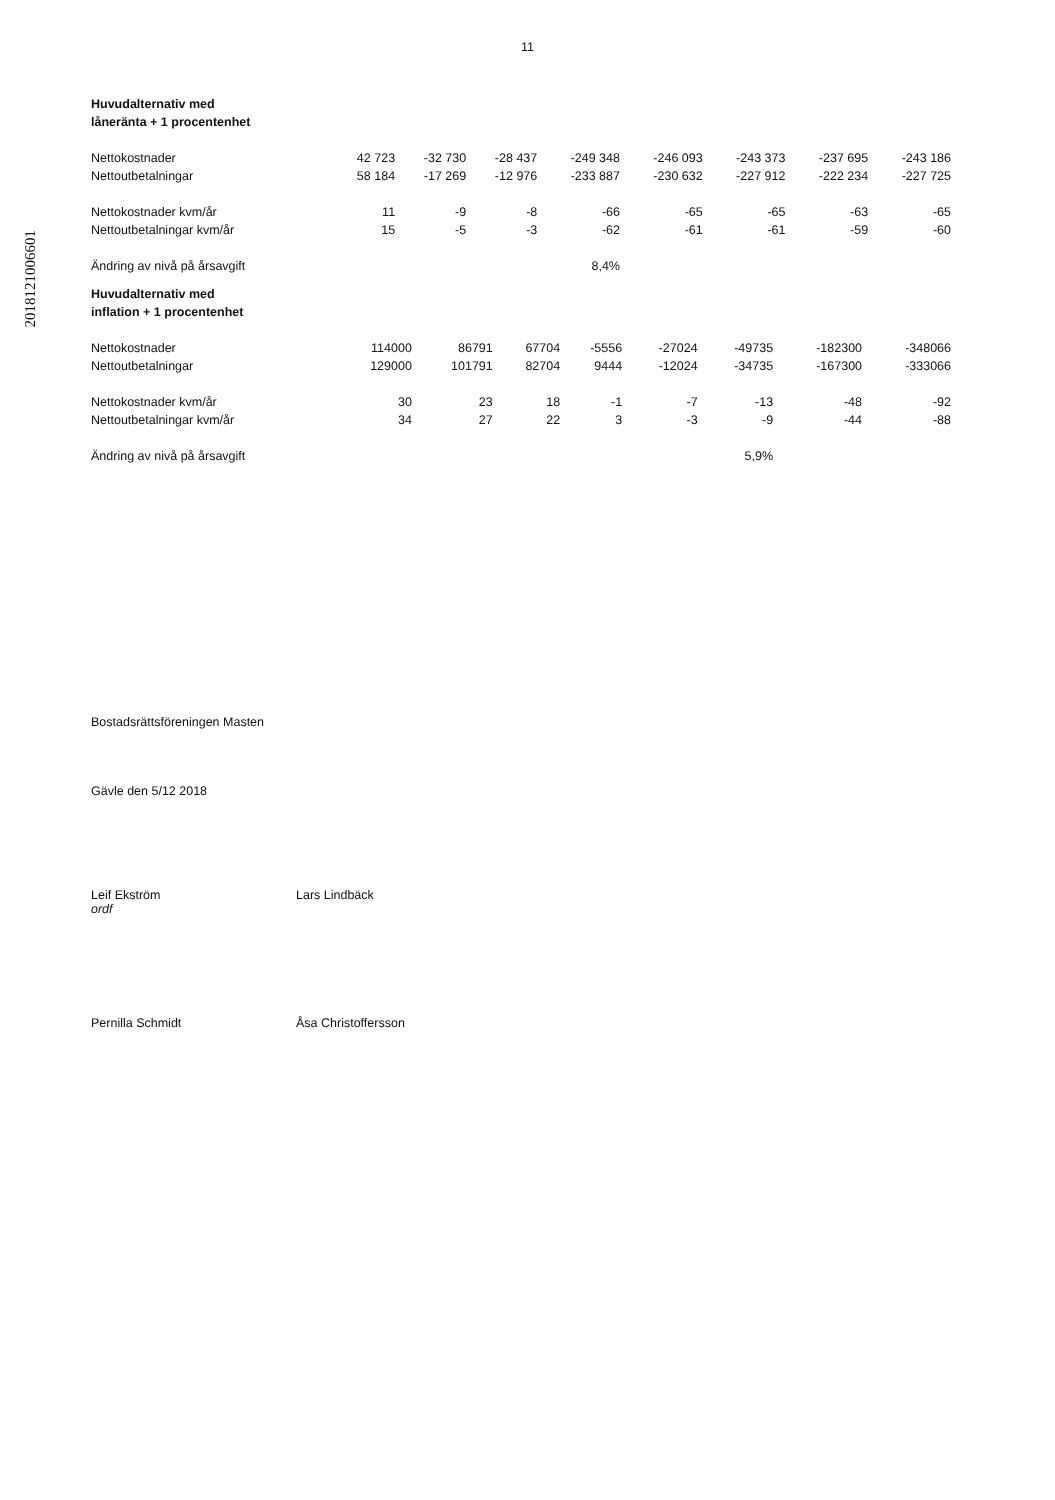11
2018121006601
Huvudalternativ med
låneränta + 1 procentenhet
| Nettokostnader | 42 723 | -32 730 | -28 437 | -249 348 | -246 093 | -243 373 | -237 695 | -243 186 |
| Nettoutbetalningar | 58 184 | -17 269 | -12 976 | -233 887 | -230 632 | -227 912 | -222 234 | -227 725 |
| Nettokostnader kvm/år | 11 | -9 | -8 | -66 | -65 | -65 | -63 | -65 |
| Nettoutbetalningar kvm/år | 15 | -5 | -3 | -62 | -61 | -61 | -59 | -60 |
| Ändring av nivå på årsavgift | | | | 8,4% | | | | |
Huvudalternativ med
inflation + 1 procentenhet
| Nettokostnader | 114000 | 86791 | 67704 | -5556 | -27024 | -49735 | -182300 | -348066 |
| Nettoutbetalningar | 129000 | 101791 | 82704 | 9444 | -12024 | -34735 | -167300 | -333066 |
| Nettokostnader kvm/år | 30 | 23 | 18 | -1 | -7 | -13 | -48 | -92 |
| Nettoutbetalningar kvm/år | 34 | 27 | 22 | 3 | -3 | -9 | -44 | -88 |
| Ändring av nivå på årsavgift | | | | | | 5,9% | | |
Bostadsrättsföreningen Masten
Gävle den 5/12 2018
Leif Ekström
ordf
Lars Lindbäck
Pernilla Schmidt Åsa Christoffersson